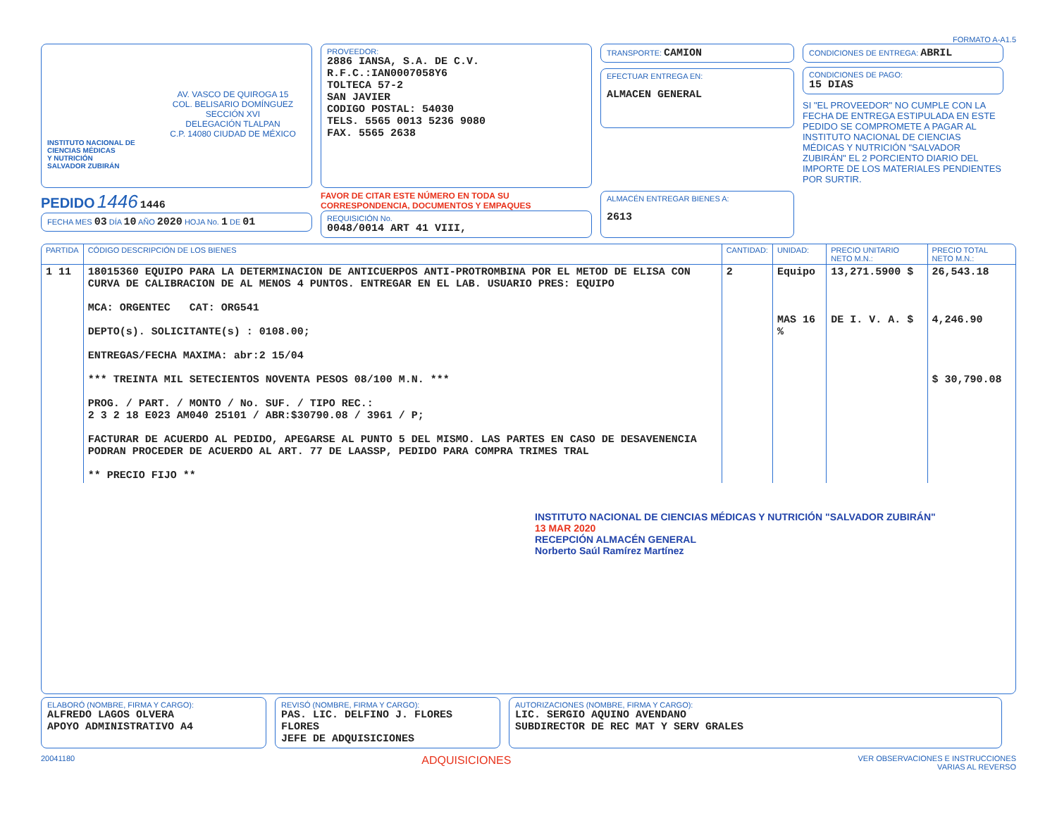FORMATO A-A1.5
AV. VASCO DE QUIROGA 15
COL. BELISARIO DOMÍNGUEZ
SECCIÓN XVI
DELEGACIÓN TLALPAN
C.P. 14080 CIUDAD DE MÉXICO
INSTITUTO NACIONAL DE
CIENCIAS MÉDICAS
Y NUTRICIÓN
SALVADOR ZUBIRÁN
PROVEEDOR:
2886 IANSA, S.A. DE C.V.
R.F.C.:IAN0007058Y6
TOLTECA 57-2
SAN JAVIER
CODIGO POSTAL: 54030
TELS. 5565 0013 5236 9080
FAX. 5565 2638
TRANSPORTE: CAMION
EFECTUAR ENTREGA EN:
ALMACEN GENERAL
CONDICIONES DE ENTREGA: ABRIL
CONDICIONES DE PAGO:
15 DIAS
SI "EL PROVEEDOR" NO CUMPLE CON LA FECHA DE ENTREGA ESTIPULADA EN ESTE PEDIDO SE COMPROMETE A PAGAR AL INSTITUTO NACIONAL DE CIENCIAS MÉDICAS Y NUTRICIÓN "SALVADOR ZUBIRÁN" EL 2 PORCIENTO DIARIO DEL IMPORTE DE LOS MATERIALES PENDIENTES POR SURTIR.
PEDIDO 1446 1446
FECHA MES 03 DÍA 10 AÑO 2020 HOJA No. 1 DE 01
FAVOR DE CITAR ESTE NÚMERO EN TODA SU CORRESPONDENCIA, DOCUMENTOS Y EMPAQUES
REQUISICIÓN No.
0048/0014 ART 41 VIII,
ALMACÉN ENTREGAR BIENES A:
2613
| PARTIDA | CÓDIGO DESCRIPCIÓN DE LOS BIENES | CANTIDAD: | UNIDAD: | PRECIO UNITARIO NETO M.N.: | PRECIO TOTAL NETO M.N.: |
| --- | --- | --- | --- | --- | --- |
| 1 11 | 18015360 EQUIPO PARA LA DETERMINACION DE ANTICUERPOS ANTI-PROTROMBINA POR EL METOD DE ELISA CON CURVA DE CALIBRACION DE AL MENOS 4 PUNTOS. ENTREGAR EN EL LAB. USUARIO PRES: EQUIPO MCA: ORGENTEC CAT: ORG541 DEPTO(s). SOLICITANTE(s) : 0108.00; ENTREGAS/FECHA MAXIMA: abr:2 15/04 *** TREINTA MIL SETECIENTOS NOVENTA PESOS 08/100 M.N. *** PROG. / PART. / MONTO / No. SUF. / TIPO REC.: 2 3 2 18 E023 AM040 25101 / ABR:$30790.08 / 3961 / P; FACTURAR DE ACUERDO AL PEDIDO, APEGARSE AL PUNTO 5 DEL MISMO. LAS PARTES EN CASO DE DESAVENENCIA PODRAN PROCEDER DE ACUERDO AL ART. 77 DE LAASSP, PEDIDO PARA COMPRA TRIMES TRAL ** PRECIO FIJO ** | 2 | Equipo MAS 16 % | 13,271.5900 $ DE I. V. A. $ | 26,543.18 4,246.90 $ 30,790.08 |
INSTITUTO NACIONAL DE CIENCIAS MÉDICAS Y NUTRICIÓN "SALVADOR ZUBIRÁN"
13 MAR 2020
RECEPCIÓN ALMACÉN GENERAL
Norberto Saúl Ramírez Martínez
ELABORÓ (NOMBRE, FIRMA Y CARGO):
ALFREDO LAGOS OLVERA
APOYO ADMINISTRATIVO A4
REVISÓ (NOMBRE, FIRMA Y CARGO):
PAS. LIC. DELFINO J. FLORES FLORES
JEFE DE ADQUISICIONES
AUTORIZACIONES (NOMBRE, FIRMA Y CARGO):
LIC. SERGIO AQUINO AVENDANO
SUBDIRECTOR DE REC MAT Y SERV GRALES
20041180 ADQUISICIONES VER OBSERVACIONES E INSTRUCCIONES
VARIAS AL REVERSO